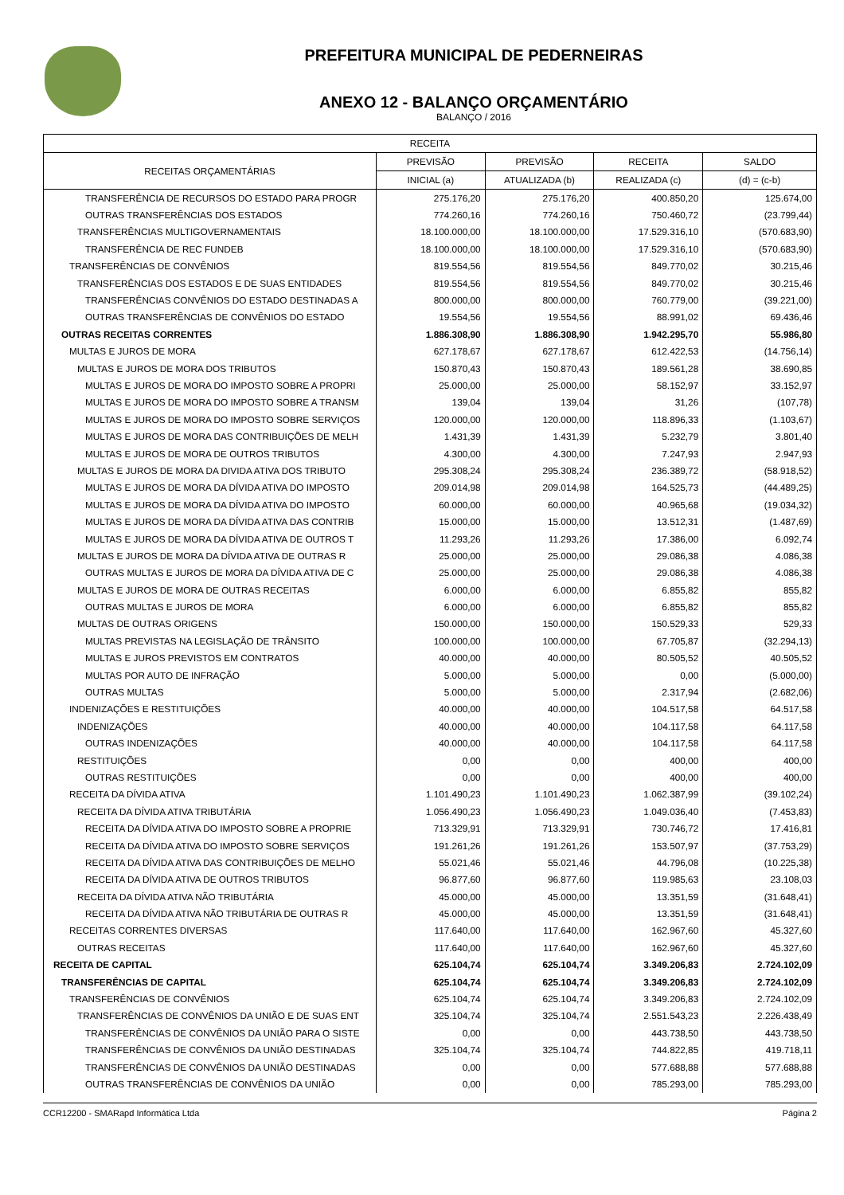PREFEITURA MUNICIPAL DE PEDERNEIRAS
ANEXO 12 - BALANÇO ORÇAMENTÁRIO
BALANÇO / 2016
| RECEITA | | | | |
| --- | --- | --- | --- | --- |
| RECEITAS ORÇAMENTÁRIAS | PREVISÃO | PREVISÃO | RECEITA | SALDO |
| | INICIAL (a) | ATUALIZADA (b) | REALIZADA (c) | (d) = (c-b) |
| TRANSFERÊNCIA DE RECURSOS DO ESTADO PARA PROGR | 275.176,20 | 275.176,20 | 400.850,20 | 125.674,00 |
| OUTRAS TRANSFERÊNCIAS DOS ESTADOS | 774.260,16 | 774.260,16 | 750.460,72 | (23.799,44) |
| TRANSFERÊNCIAS MULTIGOVERNAMENTAIS | 18.100.000,00 | 18.100.000,00 | 17.529.316,10 | (570.683,90) |
| TRANSFERÊNCIA DE REC FUNDEB | 18.100.000,00 | 18.100.000,00 | 17.529.316,10 | (570.683,90) |
| TRANSFERÊNCIAS DE CONVÊNIOS | 819.554,56 | 819.554,56 | 849.770,02 | 30.215,46 |
| TRANSFERÊNCIAS DOS ESTADOS E DE SUAS ENTIDADES | 819.554,56 | 819.554,56 | 849.770,02 | 30.215,46 |
| TRANSFERÊNCIAS CONVÊNIOS DO ESTADO DESTINADAS A | 800.000,00 | 800.000,00 | 760.779,00 | (39.221,00) |
| OUTRAS TRANSFERÊNCIAS DE CONVÊNIOS DO ESTADO | 19.554,56 | 19.554,56 | 88.991,02 | 69.436,46 |
| OUTRAS RECEITAS CORRENTES | 1.886.308,90 | 1.886.308,90 | 1.942.295,70 | 55.986,80 |
| MULTAS E JUROS DE MORA | 627.178,67 | 627.178,67 | 612.422,53 | (14.756,14) |
| MULTAS E JUROS DE MORA DOS TRIBUTOS | 150.870,43 | 150.870,43 | 189.561,28 | 38.690,85 |
| MULTAS E JUROS DE MORA DO IMPOSTO SOBRE A PROPRI | 25.000,00 | 25.000,00 | 58.152,97 | 33.152,97 |
| MULTAS E JUROS DE MORA DO IMPOSTO SOBRE A TRANSM | 139,04 | 139,04 | 31,26 | (107,78) |
| MULTAS E JUROS DE MORA DO IMPOSTO SOBRE SERVIÇOS | 120.000,00 | 120.000,00 | 118.896,33 | (1.103,67) |
| MULTAS E JUROS DE MORA DAS CONTRIBUIÇÕES DE MELH | 1.431,39 | 1.431,39 | 5.232,79 | 3.801,40 |
| MULTAS E JUROS DE MORA DE OUTROS TRIBUTOS | 4.300,00 | 4.300,00 | 7.247,93 | 2.947,93 |
| MULTAS E JUROS DE MORA DA DIVIDA ATIVA DOS TRIBUTO | 295.308,24 | 295.308,24 | 236.389,72 | (58.918,52) |
| MULTAS E JUROS DE MORA DA DÍVIDA ATIVA DO IMPOSTO | 209.014,98 | 209.014,98 | 164.525,73 | (44.489,25) |
| MULTAS E JUROS DE MORA DA DÍVIDA ATIVA DO IMPOSTO | 60.000,00 | 60.000,00 | 40.965,68 | (19.034,32) |
| MULTAS E JUROS DE MORA DA DÍVIDA ATIVA DAS CONTRIB | 15.000,00 | 15.000,00 | 13.512,31 | (1.487,69) |
| MULTAS E JUROS DE MORA DA DÍVIDA ATIVA DE OUTROS T | 11.293,26 | 11.293,26 | 17.386,00 | 6.092,74 |
| MULTAS E JUROS DE MORA DA DÍVIDA ATIVA DE OUTRAS R | 25.000,00 | 25.000,00 | 29.086,38 | 4.086,38 |
| OUTRAS MULTAS E JUROS DE MORA DA DÍVIDA ATIVA DE C | 25.000,00 | 25.000,00 | 29.086,38 | 4.086,38 |
| MULTAS E JUROS DE MORA DE OUTRAS RECEITAS | 6.000,00 | 6.000,00 | 6.855,82 | 855,82 |
| OUTRAS MULTAS E JUROS DE MORA | 6.000,00 | 6.000,00 | 6.855,82 | 855,82 |
| MULTAS DE OUTRAS ORIGENS | 150.000,00 | 150.000,00 | 150.529,33 | 529,33 |
| MULTAS PREVISTAS NA LEGISLAÇÃO DE TRÂNSITO | 100.000,00 | 100.000,00 | 67.705,87 | (32.294,13) |
| MULTAS E JUROS PREVISTOS EM CONTRATOS | 40.000,00 | 40.000,00 | 80.505,52 | 40.505,52 |
| MULTAS POR AUTO DE INFRAÇÃO | 5.000,00 | 5.000,00 | 0,00 | (5.000,00) |
| OUTRAS MULTAS | 5.000,00 | 5.000,00 | 2.317,94 | (2.682,06) |
| INDENIZAÇÕES E RESTITUIÇÕES | 40.000,00 | 40.000,00 | 104.517,58 | 64.517,58 |
| INDENIZAÇÕES | 40.000,00 | 40.000,00 | 104.117,58 | 64.117,58 |
| OUTRAS INDENIZAÇÕES | 40.000,00 | 40.000,00 | 104.117,58 | 64.117,58 |
| RESTITUIÇÕES | 0,00 | 0,00 | 400,00 | 400,00 |
| OUTRAS RESTITUIÇÕES | 0,00 | 0,00 | 400,00 | 400,00 |
| RECEITA DA DÍVIDA ATIVA | 1.101.490,23 | 1.101.490,23 | 1.062.387,99 | (39.102,24) |
| RECEITA DA DÍVIDA ATIVA TRIBUTÁRIA | 1.056.490,23 | 1.056.490,23 | 1.049.036,40 | (7.453,83) |
| RECEITA DA DÍVIDA ATIVA DO IMPOSTO SOBRE A PROPRIE | 713.329,91 | 713.329,91 | 730.746,72 | 17.416,81 |
| RECEITA DA DÍVIDA ATIVA DO IMPOSTO SOBRE SERVIÇOS | 191.261,26 | 191.261,26 | 153.507,97 | (37.753,29) |
| RECEITA DA DÍVIDA ATIVA DAS CONTRIBUIÇÕES DE MELHO | 55.021,46 | 55.021,46 | 44.796,08 | (10.225,38) |
| RECEITA DA DÍVIDA ATIVA DE OUTROS TRIBUTOS | 96.877,60 | 96.877,60 | 119.985,63 | 23.108,03 |
| RECEITA DA DÍVIDA ATIVA NÃO TRIBUTÁRIA | 45.000,00 | 45.000,00 | 13.351,59 | (31.648,41) |
| RECEITA DA DÍVIDA ATIVA NÃO TRIBUTÁRIA DE OUTRAS R | 45.000,00 | 45.000,00 | 13.351,59 | (31.648,41) |
| RECEITAS CORRENTES DIVERSAS | 117.640,00 | 117.640,00 | 162.967,60 | 45.327,60 |
| OUTRAS RECEITAS | 117.640,00 | 117.640,00 | 162.967,60 | 45.327,60 |
| RECEITA DE CAPITAL | 625.104,74 | 625.104,74 | 3.349.206,83 | 2.724.102,09 |
| TRANSFERÊNCIAS DE CAPITAL | 625.104,74 | 625.104,74 | 3.349.206,83 | 2.724.102,09 |
| TRANSFERÊNCIAS DE CONVÊNIOS | 625.104,74 | 625.104,74 | 3.349.206,83 | 2.724.102,09 |
| TRANSFERÊNCIAS DE CONVÊNIOS DA UNIÃO E DE SUAS ENT | 325.104,74 | 325.104,74 | 2.551.543,23 | 2.226.438,49 |
| TRANSFERÊNCIAS DE CONVÊNIOS DA UNIÃO PARA O SISTE | 0,00 | 0,00 | 443.738,50 | 443.738,50 |
| TRANSFERÊNCIAS DE CONVÊNIOS DA UNIÃO DESTINADAS | 325.104,74 | 325.104,74 | 744.822,85 | 419.718,11 |
| TRANSFERÊNCIAS DE CONVÊNIOS DA UNIÃO DESTINADAS | 0,00 | 0,00 | 577.688,88 | 577.688,88 |
| OUTRAS TRANSFERÊNCIAS DE CONVÊNIOS DA UNIÃO | 0,00 | 0,00 | 785.293,00 | 785.293,00 |
CCR12200 - SMARapd Informática Ltda Página 2